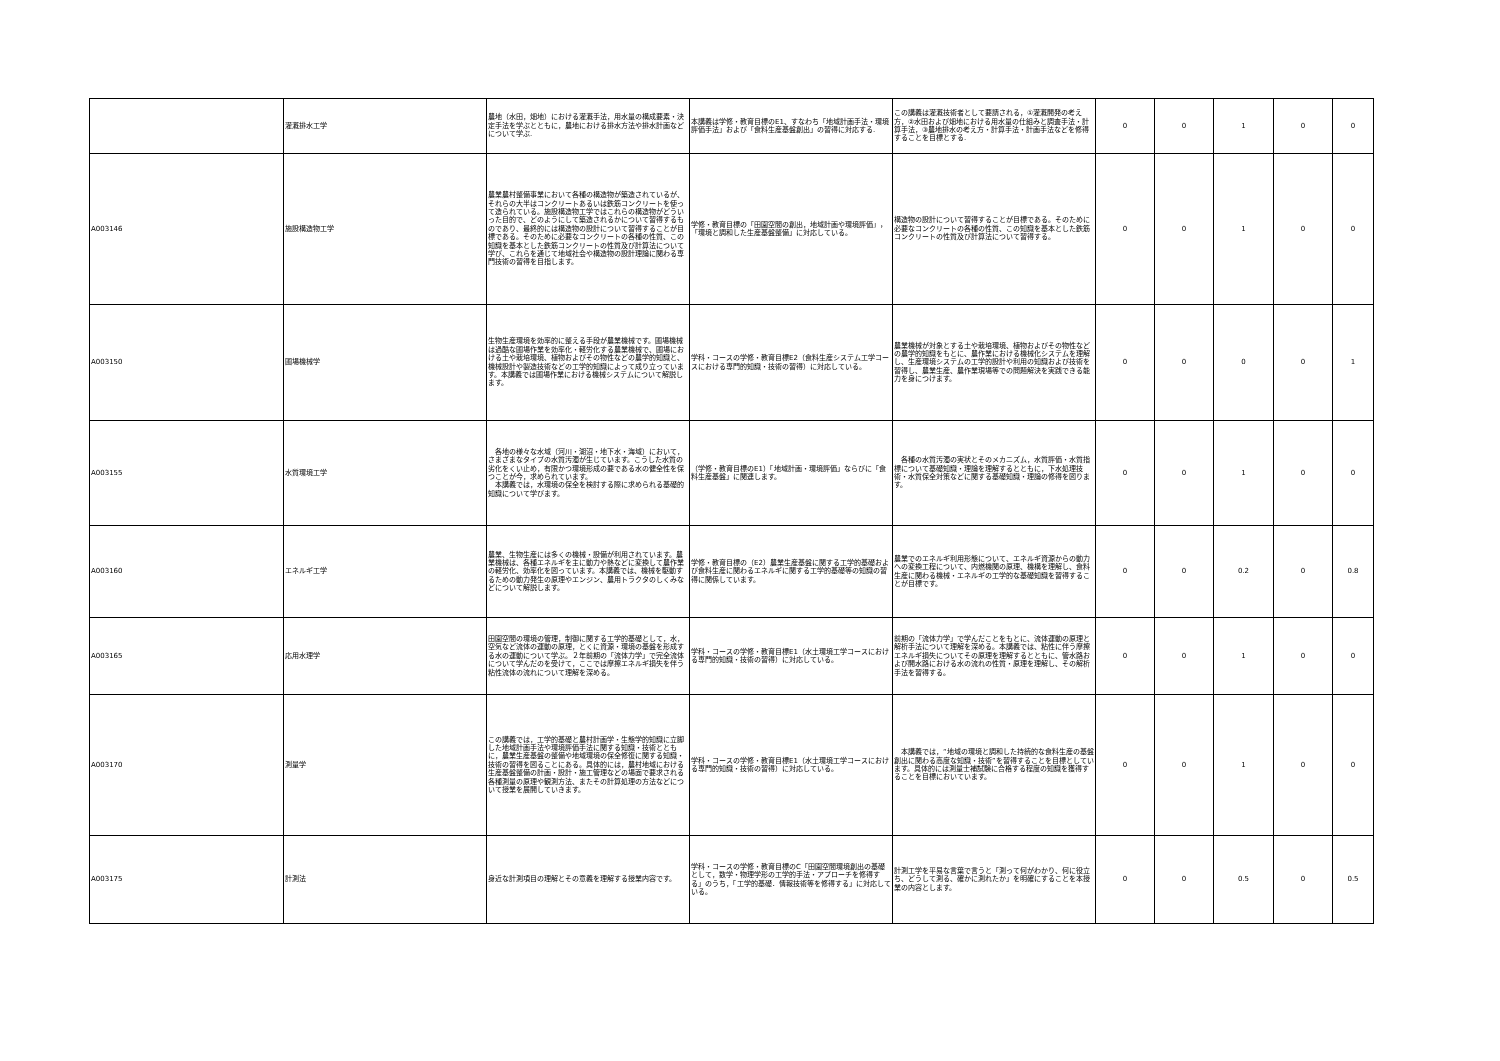| | 灌漑排水工学 | 農地（水田，畑地）における灌漑手法，用水量の構成要素・決定手法を学ぶとともに，農地における排水方法や排水計画などについて学ぶ. | 本講義は学修・教育目標のE1、すなわち「地域計画手法・環境評価手法」および「食料生産基盤創出」の習得に対応する. | この講義は灌漑技術者として要請される，①灌漑開発の考え方，②水田および畑地における用水量の仕組みと調査手法・計算手法，③農地排水の考え方・計算手法・計画手法などを修得することを目標とする. | 0 | 0 | 1 | 0 | 0 |
| A003146 | 施設構造物工学 | 農業農村整備事業において各種の構造物が築造されているが、それらの大半はコンクリートあるいは鉄筋コンクリートを使って造られている。施設構造物工学ではこれらの構造物がどういった目的で、どのようにして築造されるかについて習得するものであり、最終的には構造物の設計について習得することが目標である。そのために必要なコンクリートの各種の性質、この知識を基本とした鉄筋コンクリートの性質及び計算法について学び、これらを通じて地域社会や構造物の設計理論に関わる専門技術の習得を目指します。 | 学修・教育目標の「田園空間の創出，地域計画や環境評価」，「環境と調和した生産基盤整備」に対応している。 | 構造物の設計について習得することが目標である。そのために必要なコンクリートの各種の性質、この知識を基本とした鉄筋コンクリートの性質及び計算法について習得する。 | 0 | 0 | 1 | 0 | 0 |
| A003150 | 圃場機械学 | 生物生産環境を効率的に整える手段が農業機械です。圃場機械は過酷な圃場作業を効率化・軽労化する農業機械で、圃場における土や栽培環境、植物およびその物性などの農学的知識と、機械設計や製造技術などの工学的知識によって成り立っています。本講義では圃場作業における機械システムについて解説します。 | 学科・コースの学修・教育目標E2（食料生産システム工学コースにおける専門的知識・技術の習得）に対応している。 | 農業機械が対象とする土や栽培環境、植物およびその物性などの農学的知識をもとに、農作業における機械化システムを理解し、生産環境システムの工学的設計や利用の知識および技術を習得し、農業生産、農作業現場等での問題解決を実践できる能力を身につけます。 | 0 | 0 | 0 | 0 | 1 |
| A003155 | 水質環境工学 | 各地の様々な水域（河川・湖沼・地下水・海域）において，さまざまなタイプの水質汚濁が生じています。こうした水質の劣化をくい止め，有限かつ環境形成の要である水の健全性を保つことが今，求められています。 本講義では，水環境の保全を検討する際に求められる基礎的知識について学びます。 | （学修・教育目標のE1）「地域計画・環境評価」ならびに「食料生産基盤」に関連します。 | 各種の水質汚濁の実状とそのメカニズム，水質評価・水質指標について基礎知識・理論を理解するとともに，下水処理技術・水質保全対策などに関する基礎知識・理論の修得を図ります。 | 0 | 0 | 1 | 0 | 0 |
| A003160 | エネルギ工学 | 農業、生物生産には多くの機械・設備が利用されています。農業機械は、各種エネルギを主に動力や熱などに変換して農作業の軽労化、効率化を図っています。本講義では、機械を駆動するための動力発生の原理やエンジン、農用トラクタのしくみなどについて解説します。 | 学修・教育目標の（E2）農業生産基盤に関する工学的基礎および食料生産に関わるエネルギに関する工学的基礎等の知識の習得に関係しています。 | 農業でのエネルギ利用形態について、エネルギ資源からの動力への変換工程について、内燃機関の原理、機構を理解し、食料生産に関わる機械・エネルギの工学的な基礎知識を習得することが目標です。 | 0 | 0 | 0.2 | 0 | 0.8 |
| A003165 | 応用水理学 | 田園空間の環境の管理，制御に関する工学的基礎として，水，空気など流体の運動の原理，とくに資源・環境の基盤を形成する水の運動について学ぶ。２年前期の「流体力学」で完全流体について学んだのを受けて，ここでは摩擦エネルギ損失を伴う粘性流体の流れについて理解を深める。 | 学科・コースの学修・教育目標E1（水土環境工学コースにおける専門的知識・技術の習得）に対応している。 | 前期の「流体力学」で学んだことをもとに、流体運動の原理と解析手法について理解を深める。本講義では、粘性に伴う摩擦エネルギ損失についてその原理を理解するとともに、管水路および開水路における水の流れの性質・原理を理解し、その解析手法を習得する。 | 0 | 0 | 1 | 0 | 0 |
| A003170 | 測量学 | この講義では，工学的基礎と農村計画学・生態学的知識に立脚した地域計画手法や環境評価手法に関する知識・技術とともに，農業生産基盤の整備や地域環境の保全修復に関する知識・技術の習得を図ることにある。具体的には，農村地域における生産基盤整備の計画・設計・施工管理などの場面で要求される各種測量の原理や観測方法、またその計算処理の方法などについて授業を展開していきます。 | 学科・コースの学修・教育目標E1（水土環境工学コースにおける専門的知識・技術の習得）に対応している。 | 本講義では，“地域の環境と調和した持続的な食料生産の基盤創出に関わる高度な知識・技術”を習得することを目標としています。具体的には測量士補試験に合格する程度の知識を獲得することを目標においています。 | 0 | 0 | 1 | 0 | 0 |
| A003175 | 計測法 | 身近な計測項目の理解とその意義を理解する授業内容です。 | 学科・コースの学修・教育目標のC「田園空間環境創出の基礎として，数学・物理学形の工学的手法・アプローチを修得する」のうち，「工学的基礎．情報技術等を修得する」に対応している。 | 計測工学を平易な言葉で言うと「測って何がわかり、何に役立ち、どうして測る、確かに測れたか」を明確にすることを本授業の内容とします。 | 0 | 0 | 0.5 | 0 | 0.5 |